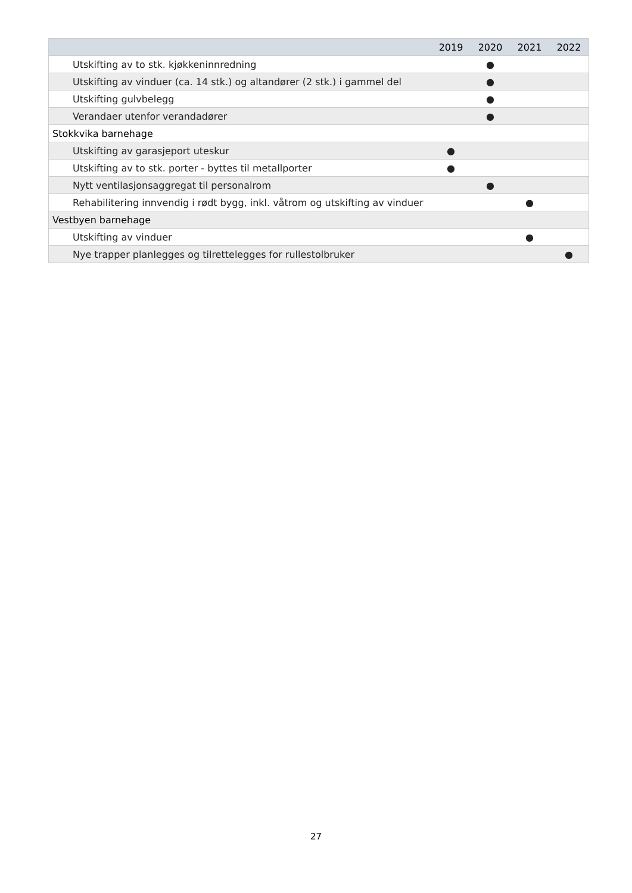| | 2019 | 2020 | 2021 | 2022 |
| --- | --- | --- | --- | --- |
| Utskifting av to stk. kjøkkeninnredning | | ● | | |
| Utskifting av vinduer (ca. 14 stk.) og altandører (2 stk.) i gammel del | | ● | | |
| Utskifting gulvbelegg | | ● | | |
| Verandaer utenfor verandadører | | ● | | |
| Stokkvika barnehage | | | | |
| Utskifting av garasjeport uteskur | ● | | | |
| Utskifting av to stk. porter - byttes til metallporter | ● | | | |
| Nytt ventilasjonsaggregat til personalrom | | ● | | |
| Rehabilitering innvendig i rødt bygg, inkl. våtrom og utskifting av vinduer | | | ● | |
| Vestbyen barnehage | | | | |
| Utskifting av vinduer | | | ● | |
| Nye trapper planlegges og tilrettelegges for rullestolbruker | | | | ● |
27